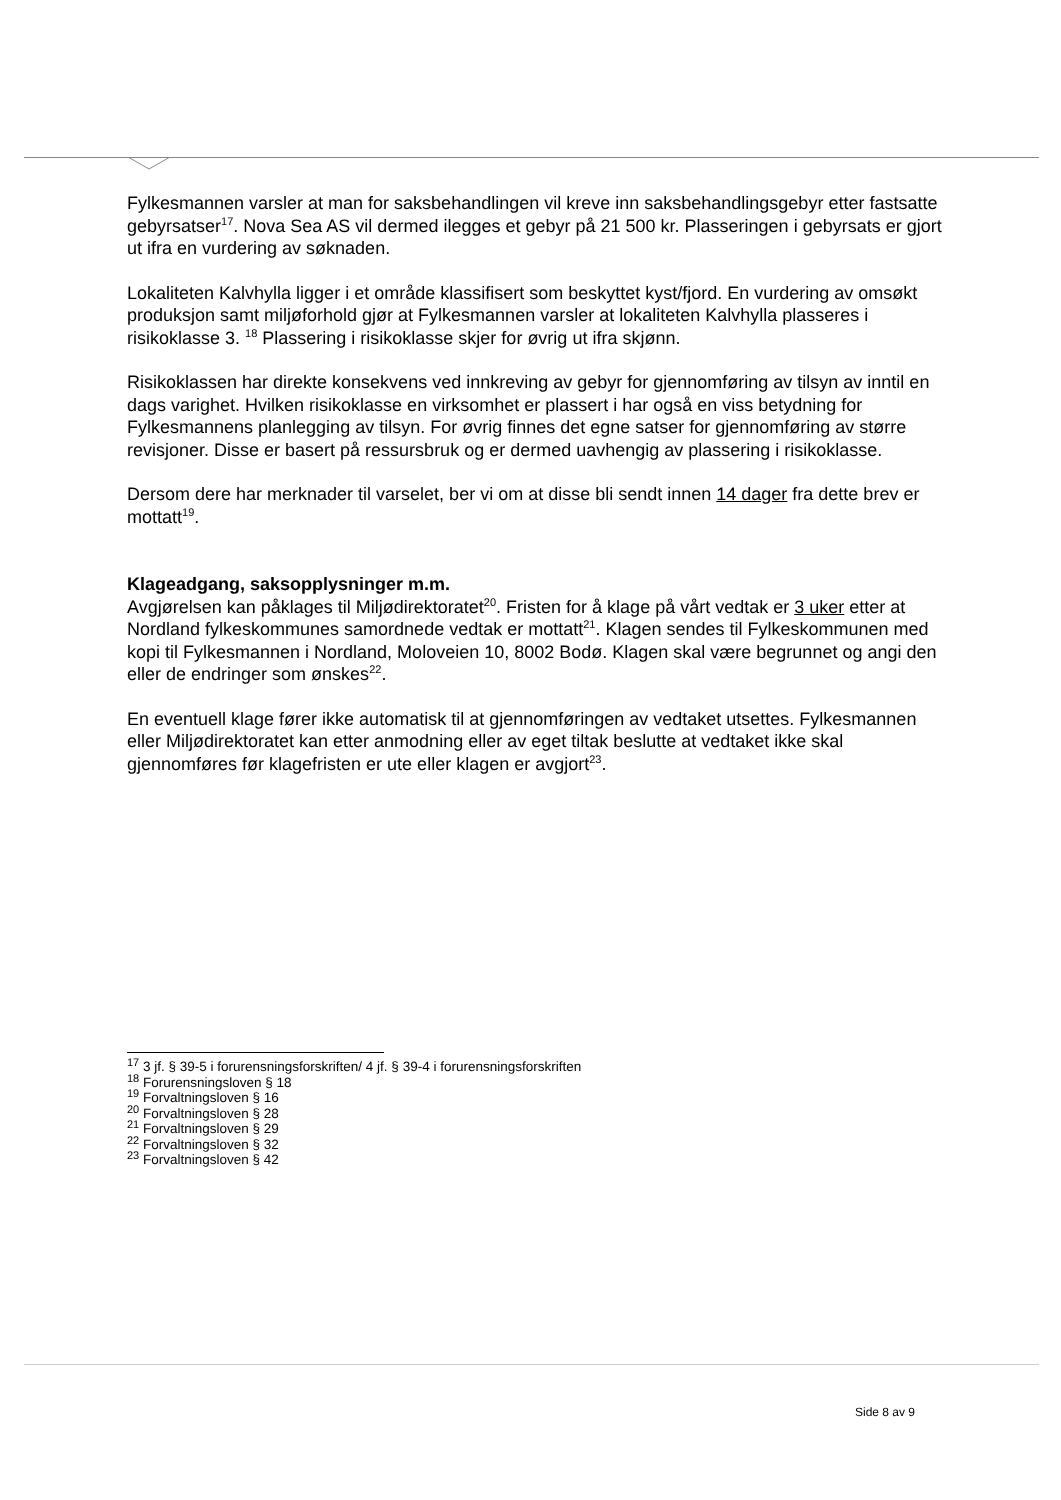Fylkesmannen varsler at man for saksbehandlingen vil kreve inn saksbehandlingsgebyr etter fastsatte gebyrsatser<sup>17</sup>. Nova Sea AS vil dermed ilegges et gebyr på 21 500 kr. Plasseringen i gebyrsats er gjort ut ifra en vurdering av søknaden.
Lokaliteten Kalvhylla ligger i et område klassifisert som beskyttet kyst/fjord. En vurdering av omsøkt produksjon samt miljøforhold gjør at Fylkesmannen varsler at lokaliteten Kalvhylla plasseres i risikoklasse 3. <sup>18</sup> Plassering i risikoklasse skjer for øvrig ut ifra skjønn.
Risikoklassen har direkte konsekvens ved innkreving av gebyr for gjennomføring av tilsyn av inntil en dags varighet. Hvilken risikoklasse en virksomhet er plassert i har også en viss betydning for Fylkesmannens planlegging av tilsyn. For øvrig finnes det egne satser for gjennomføring av større revisjoner. Disse er basert på ressursbruk og er dermed uavhengig av plassering i risikoklasse.
Dersom dere har merknader til varselet, ber vi om at disse bli sendt innen 14 dager fra dette brev er mottatt<sup>19</sup>.
Klageadgang, saksopplysninger m.m.
Avgjørelsen kan påklages til Miljødirektoratet<sup>20</sup>. Fristen for å klage på vårt vedtak er 3 uker etter at Nordland fylkeskommunes samordnede vedtak er mottatt<sup>21</sup>. Klagen sendes til Fylkeskommunen med kopi til Fylkesmannen i Nordland, Moloveien 10, 8002 Bodø. Klagen skal være begrunnet og angi den eller de endringer som ønskes<sup>22</sup>.
En eventuell klage fører ikke automatisk til at gjennomføringen av vedtaket utsettes. Fylkesmannen eller Miljødirektoratet kan etter anmodning eller av eget tiltak beslutte at vedtaket ikke skal gjennomføres før klagefristen er ute eller klagen er avgjort<sup>23</sup>.
<sup>17</sup> 3 jf. § 39-5 i forurensningsforskriften/ 4 jf. § 39-4 i forurensningsforskriften
<sup>18</sup> Forurensningsloven § 18
<sup>19</sup> Forvaltningsloven § 16
<sup>20</sup> Forvaltningsloven § 28
<sup>21</sup> Forvaltningsloven § 29
<sup>22</sup> Forvaltningsloven § 32
<sup>23</sup> Forvaltningsloven § 42
Side 8 av 9